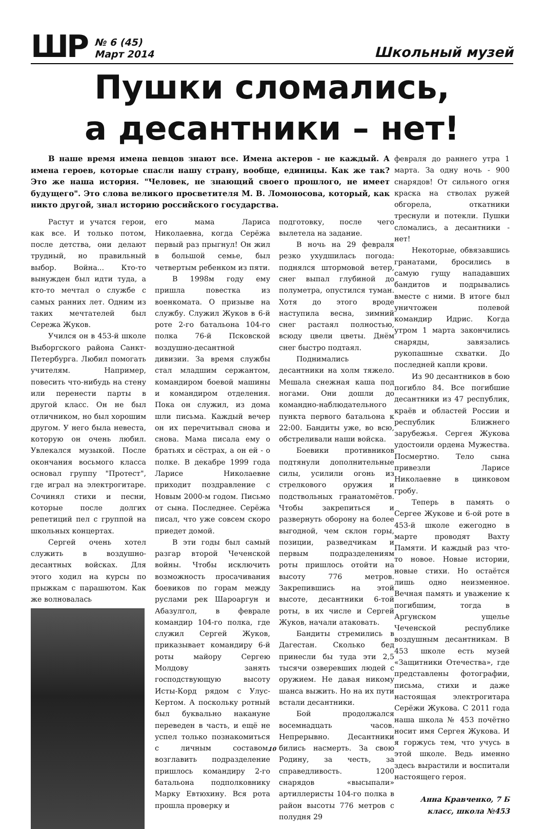ШР
№ 6 (45)
Март 2014
Школьный музей
Пушки сломались,
а десантники – нет!
В наше время имена певцов знают все. Имена актеров - не каждый. А имена героев, которые спасли нашу страну, вообще, единицы. Как же так? Это же наша история. "Человек, не знающий своего прошлого, не имеет будущего". Это слова великого просветителя М. В. Ломоносова, который, как никто другой, знал историю российского государства.
Растут и учатся герои, как все. И только потом, после детства, они делают трудный, но правильный выбор. Война... Кто-то вынужден был идти туда, а кто-то мечтал о службе с самых ранних лет. Одним из таких мечтателей был Сережа Жуков.
Учился он в 453-й школе Выборгского района Санкт-Петербурга. Любил помогать учителям. Например, повесить что-нибудь на стену или перенести парты в другой класс. Он не был отличником, но был хорошим другом. У него была невеста, которую он очень любил. Увлекался музыкой. После окончания восьмого класса основал группу "Протест", где играл на электрогитаре. Сочинял стихи и песни, которые после долгих репетиций пел с группой на школьных концертах.
Сергей очень хотел служить в воздушно-десантных войсках. Для этого ходил на курсы по прыжкам с парашютом. Как же волновалась
его мама Лариса Николаевна, когда Серёжа первый раз прыгнул! Он жил в большой семье, был четвертым ребенком из пяти.
В 1998м году ему пришла повестка из военкомата. О призыве на службу. Служил Жуков в 6-й роте 2-го батальона 104-го полка 76-й Псковской воздушно-десантной дивизии. За время службы стал младшим сержантом, командиром боевой машины и командиром отделения. Пока он служил, из дома шли письма. Каждый вечер он их перечитывал снова и снова. Мама писала ему о братьях и сёстрах, а он ей - о полке. В декабре 1999 года Ларисе Николаевне приходит поздравление с Новым 2000-м годом. Письмо от сына. Последнее. Серёжа писал, что уже совсем скоро приедет домой.
В эти годы был самый разгар второй Чеченской войны. Чтобы исключить возможность просачивания боевиков по горам между руслами рек Шароаргун и Абазулгол, в феврале командир 104-го полка, где служил Сергей Жуков, приказывает командиру 6-й роты майору Сергею Молдову занять господствующую высоту Исты-Корд рядом с Улус-Кертом. А поскольку ротный был буквально накануне переведен в часть, и ещё не успел только познакомиться с личным составом, возглавить подразделение пришлось командиру 2-го батальона подполковнику Марку Евтюхину. Вся рота прошла проверку и
подготовку, после чего вылетела на задание.
В ночь на 29 февраля резко ухудшилась погода: поднялся штормовой ветер, снег выпал глубиной до полуметра, опустился туман. Хотя до этого вроде наступила весна, зимний снег растаял полностью, всюду цвели цветы. Днём снег быстро подтаял.
Поднимались десантники на холм тяжело. Мешала снежная каша под ногами. Они дошли до командно-наблюдательного пункта первого батальона к 22:00. Бандиты уже, во всю, обстреливали наши войска.
Боевики противников подтянули дополнительные силы, усилили огонь из стрелкового оружия и подствольных гранатомётов. Чтобы закрепиться и развернуть оборону на более выгодной, чем склон горы, позиции, разведчикам и первым подразделениям роты пришлось отойти на высоту 776 метров. Закрепившись на этой высоте, десантники 6-той роты, в их числе и Сергей Жуков, начали атаковать.
Бандиты стремились в Дагестан. Сколько бед принесли бы туда эти 2,5 тысячи озверевших людей с оружием. Не давая никому шанса выжить. Но на их пути встали десантники.
Бой продолжался восемнадцать часов. Непрерывно. Десантники бились насмерть. За свою Родину, за честь, за справедливость. 1200 снарядов «высыпали» артиллеристы 104-го полка в район высоты 776 метров с полудня 29
февраля до раннего утра 1 марта. За одну ночь - 900 снарядов! От сильного огня краска на стволах ружей обгорела, откатники треснули и потекли. Пушки сломались, а десантники - нет!
Некоторые, обвязавшись гранатами, бросились в самую гущу нападавших бандитов и подрывались вместе с ними. В итоге был уничтожен полевой командир Идрис. Когда утром 1 марта закончились снаряды, завязались рукопашные схватки. До последней капли крови.
Из 90 десантников в бою погибло 84. Все погибшие десантники из 47 республик, краёв и областей России и республик Ближнего зарубежья. Сергея Жукова удостоили ордена Мужества. Посмертно. Тело сына привезли Ларисе Николаевне в цинковом гробу.
Теперь в память о Сергее Жукове и 6-ой роте в 453-й школе ежегодно в марте проводят Вахту Памяти. И каждый раз что-то новое. Новые истории, новые стихи. Но остаётся лишь одно неизменное. Вечная память и уважение к погибшим, тогда в Аргунском ущелье Чеченской республике воздушным десантникам. В 453 школе есть музей «Защитники Отечества», где представлены фотографии, письма, стихи и даже настоящая электрогитара Серёжи Жукова. С 2011 года наша школа № 453 почётно носит имя Сергея Жукова. И я горжусь тем, что учусь в этой школе. Ведь именно здесь вырастили и воспитали настоящего героя.
Анна Кравченко, 7 Б
класс, школа №453
10